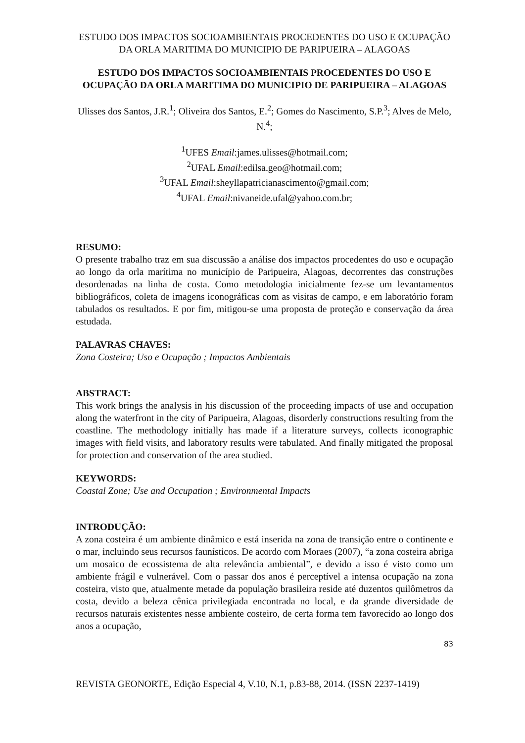ESTUDO DOS IMPACTOS SOCIOAMBIENTAIS PROCEDENTES DO USO E OCUPAÇÃO DA ORLA MARITIMA DO MUNICIPIO DE PARIPUEIRA – ALAGOAS
ESTUDO DOS IMPACTOS SOCIOAMBIENTAIS PROCEDENTES DO USO E OCUPAÇÃO DA ORLA MARITIMA DO MUNICIPIO DE PARIPUEIRA – ALAGOAS
Ulisses dos Santos, J.R.<sup>1</sup>; Oliveira dos Santos, E.<sup>2</sup>; Gomes do Nascimento, S.P.<sup>3</sup>; Alves de Melo, N.<sup>4</sup>;
<sup>1</sup> UFES Email:james.ulisses@hotmail.com;
<sup>2</sup> UFAL Email:edilsa.geo@hotmail.com;
<sup>3</sup> UFAL Email:sheyllapatricianascimento@gmail.com;
<sup>4</sup> UFAL Email:nivaneide.ufal@yahoo.com.br;
RESUMO:
O presente trabalho traz em sua discussão a análise dos impactos procedentes do uso e ocupação ao longo da orla marítima no município de Paripueira, Alagoas, decorrentes das construções desordenadas na linha de costa. Como metodologia inicialmente fez-se um levantamentos bibliográficos, coleta de imagens iconográficas com as visitas de campo, e em laboratório foram tabulados os resultados. E por fim, mitigou-se uma proposta de proteção e conservação da área estudada.
PALAVRAS CHAVES:
Zona Costeira; Uso e Ocupação ; Impactos Ambientais
ABSTRACT:
This work brings the analysis in his discussion of the proceeding impacts of use and occupation along the waterfront in the city of Paripueira, Alagoas, disorderly constructions resulting from the coastline. The methodology initially has made if a literature surveys, collects iconographic images with field visits, and laboratory results were tabulated. And finally mitigated the proposal for protection and conservation of the area studied.
KEYWORDS:
Coastal Zone; Use and Occupation ; Environmental Impacts
INTRODUÇÃO:
A zona costeira é um ambiente dinâmico e está inserida na zona de transição entre o continente e o mar, incluindo seus recursos faunísticos. De acordo com Moraes (2007), “a zona costeira abriga um mosaico de ecossistema de alta relevância ambiental”, e devido a isso é visto como um ambiente frágil e vulnerável. Com o passar dos anos é perceptível a intensa ocupação na zona costeira, visto que, atualmente metade da população brasileira reside até duzentos quilômetros da costa, devido a beleza cênica privilegiada encontrada no local, e da grande diversidade de recursos naturais existentes nesse ambiente costeiro, de certa forma tem favorecido ao longo dos anos a ocupação,
83
REVISTA GEONORTE, Edição Especial 4, V.10, N.1, p.83-88, 2014. (ISSN 2237-1419)